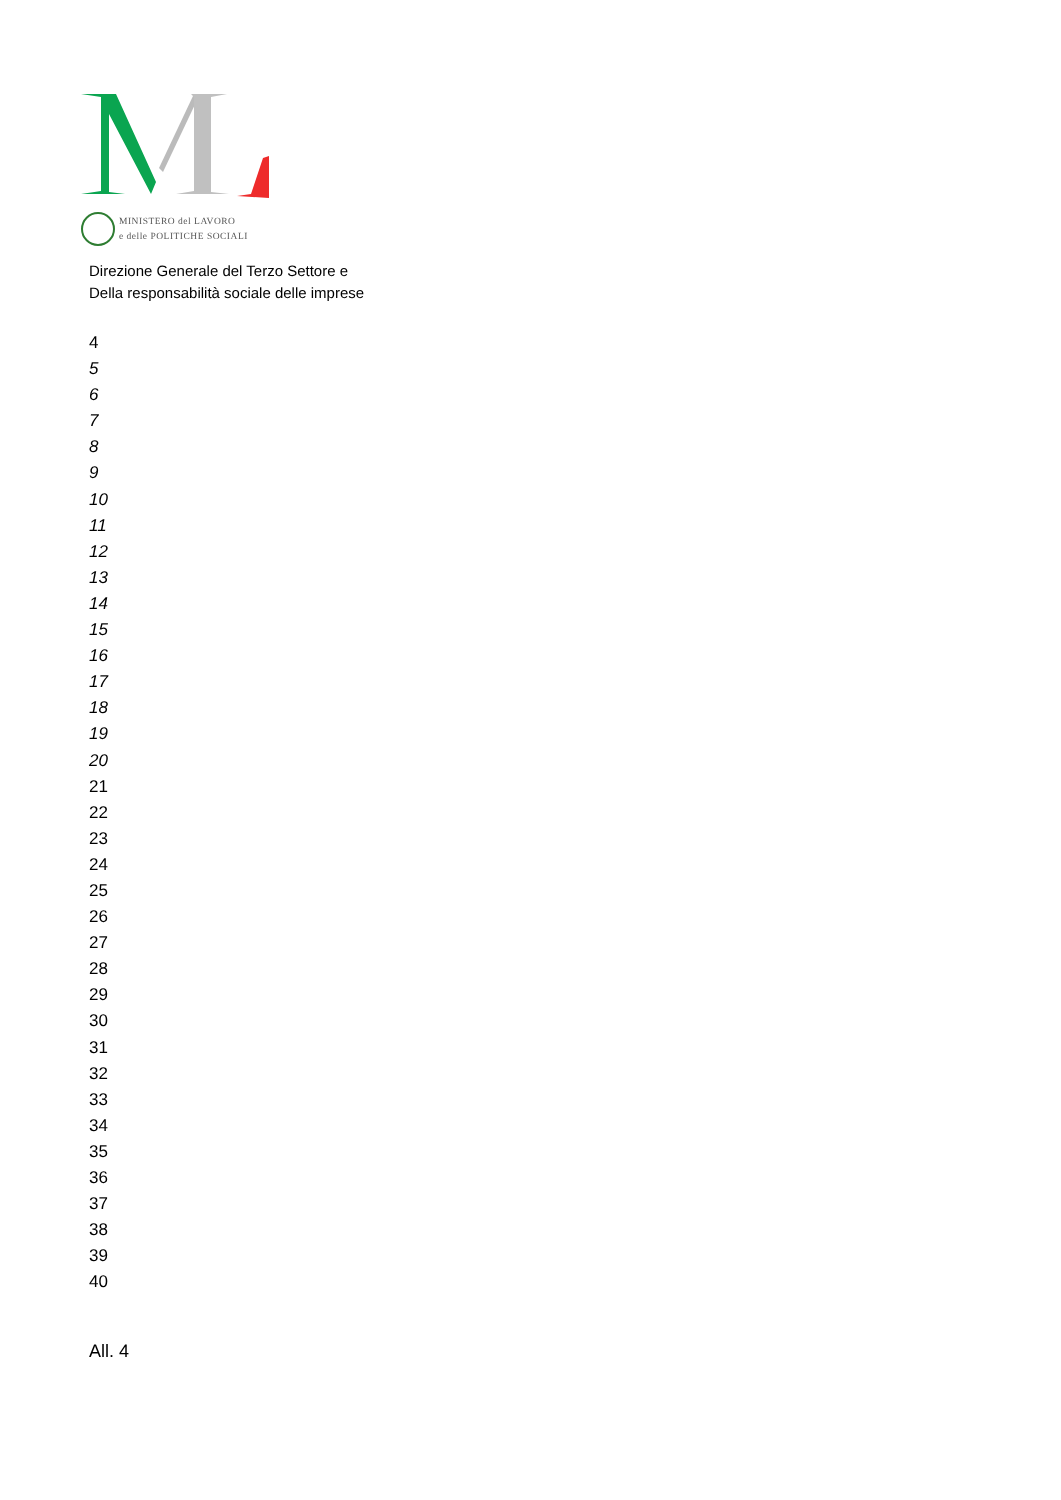MINISTERO del LAVORO
e delle POLITICHE SOCIALI
Direzione Generale del Terzo Settore e
Della responsabilità sociale delle imprese
4
5
6
7
8
9
10
11
12
13
14
15
16
17
18
19
20
21
22
23
24
25
26
27
28
29
30
31
32
33
34
35
36
37
38
39
40
All. 4